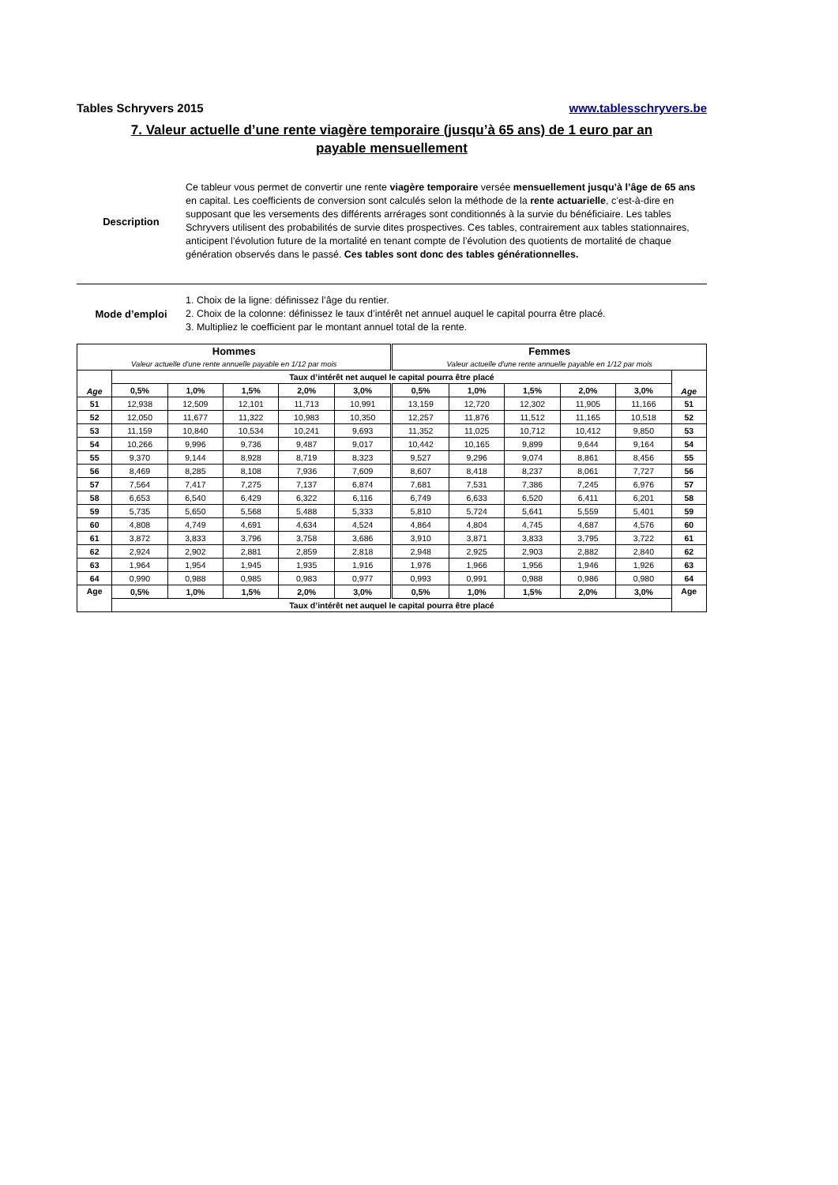Tables Schryvers 2015 www.tablesschryvers.be
7. Valeur actuelle d’une rente viagère temporaire (jusqu’à 65 ans) de 1 euro par an
payable mensuellement
Description Ce tableur vous permet de convertir une rente viagère temporaire versée mensuellement jusqu’à l’âge de 65 ans en capital. Les coefficients de conversion sont calculés selon la méthode de la rente actuarielle, c’est-à-dire en supposant que les versements des différents arrérages sont conditionnés à la survie du bénéficiaire. Les tables Schryvers utilisent des probabilités de survie dites prospectives. Ces tables, contrairement aux tables stationnaires, anticipent l’évolution future de la mortalité en tenant compte de l’évolution des quotients de mortalité de chaque génération observés dans le passé. Ces tables sont donc des tables générationnelles.
Mode d’emploi 1. Choix de la ligne: définissez l’âge du rentier.
2. Choix de la colonne: définissez le taux d’intérêt net annuel auquel le capital pourra être placé.
3. Multipliez le coefficient par le montant annuel total de la rente.
| Hommes Valeur actuelle d'une rente annuelle payable en 1/12 par mois | | | | | | Femmes Valeur actuelle d'une rente annuelle payable en 1/12 par mois | | | | | |
| --- | --- | --- | --- | --- | --- | --- | --- | --- | --- | --- | --- |
| Age | Taux d’intérêt net auquel le capital pourra être placé | | | | | | | | | | Age |
| | 0,5% | 1,0% | 1,5% | 2,0% | 3,0% | 0,5% | 1,0% | 1,5% | 2,0% | 3,0% | |
| 51 | 12,938 | 12,509 | 12,101 | 11,713 | 10,991 | 13,159 | 12,720 | 12,302 | 11,905 | 11,166 | 51 |
| 52 | 12,050 | 11,677 | 11,322 | 10,983 | 10,350 | 12,257 | 11,876 | 11,512 | 11,165 | 10,518 | 52 |
| 53 | 11,159 | 10,840 | 10,534 | 10,241 | 9,693 | 11,352 | 11,025 | 10,712 | 10,412 | 9,850 | 53 |
| 54 | 10,266 | 9,996 | 9,736 | 9,487 | 9,017 | 10,442 | 10,165 | 9,899 | 9,644 | 9,164 | 54 |
| 55 | 9,370 | 9,144 | 8,928 | 8,719 | 8,323 | 9,527 | 9,296 | 9,074 | 8,861 | 8,456 | 55 |
| 56 | 8,469 | 8,285 | 8,108 | 7,936 | 7,609 | 8,607 | 8,418 | 8,237 | 8,061 | 7,727 | 56 |
| 57 | 7,564 | 7,417 | 7,275 | 7,137 | 6,874 | 7,681 | 7,531 | 7,386 | 7,245 | 6,976 | 57 |
| 58 | 6,653 | 6,540 | 6,429 | 6,322 | 6,116 | 6,749 | 6,633 | 6,520 | 6,411 | 6,201 | 58 |
| 59 | 5,735 | 5,650 | 5,568 | 5,488 | 5,333 | 5,810 | 5,724 | 5,641 | 5,559 | 5,401 | 59 |
| 60 | 4,808 | 4,749 | 4,691 | 4,634 | 4,524 | 4,864 | 4,804 | 4,745 | 4,687 | 4,576 | 60 |
| 61 | 3,872 | 3,833 | 3,796 | 3,758 | 3,686 | 3,910 | 3,871 | 3,833 | 3,795 | 3,722 | 61 |
| 62 | 2,924 | 2,902 | 2,881 | 2,859 | 2,818 | 2,948 | 2,925 | 2,903 | 2,882 | 2,840 | 62 |
| 63 | 1,964 | 1,954 | 1,945 | 1,935 | 1,916 | 1,976 | 1,966 | 1,956 | 1,946 | 1,926 | 63 |
| 64 | 0,990 | 0,988 | 0,985 | 0,983 | 0,977 | 0,993 | 0,991 | 0,988 | 0,986 | 0,980 | 64 |
| Age | 0,5% | 1,0% | 1,5% | 2,0% | 3,0% | 0,5% | 1,0% | 1,5% | 2,0% | 3,0% | Age |
| | Taux d’intérêt net auquel le capital pourra être placé | | | | | | | | | | |